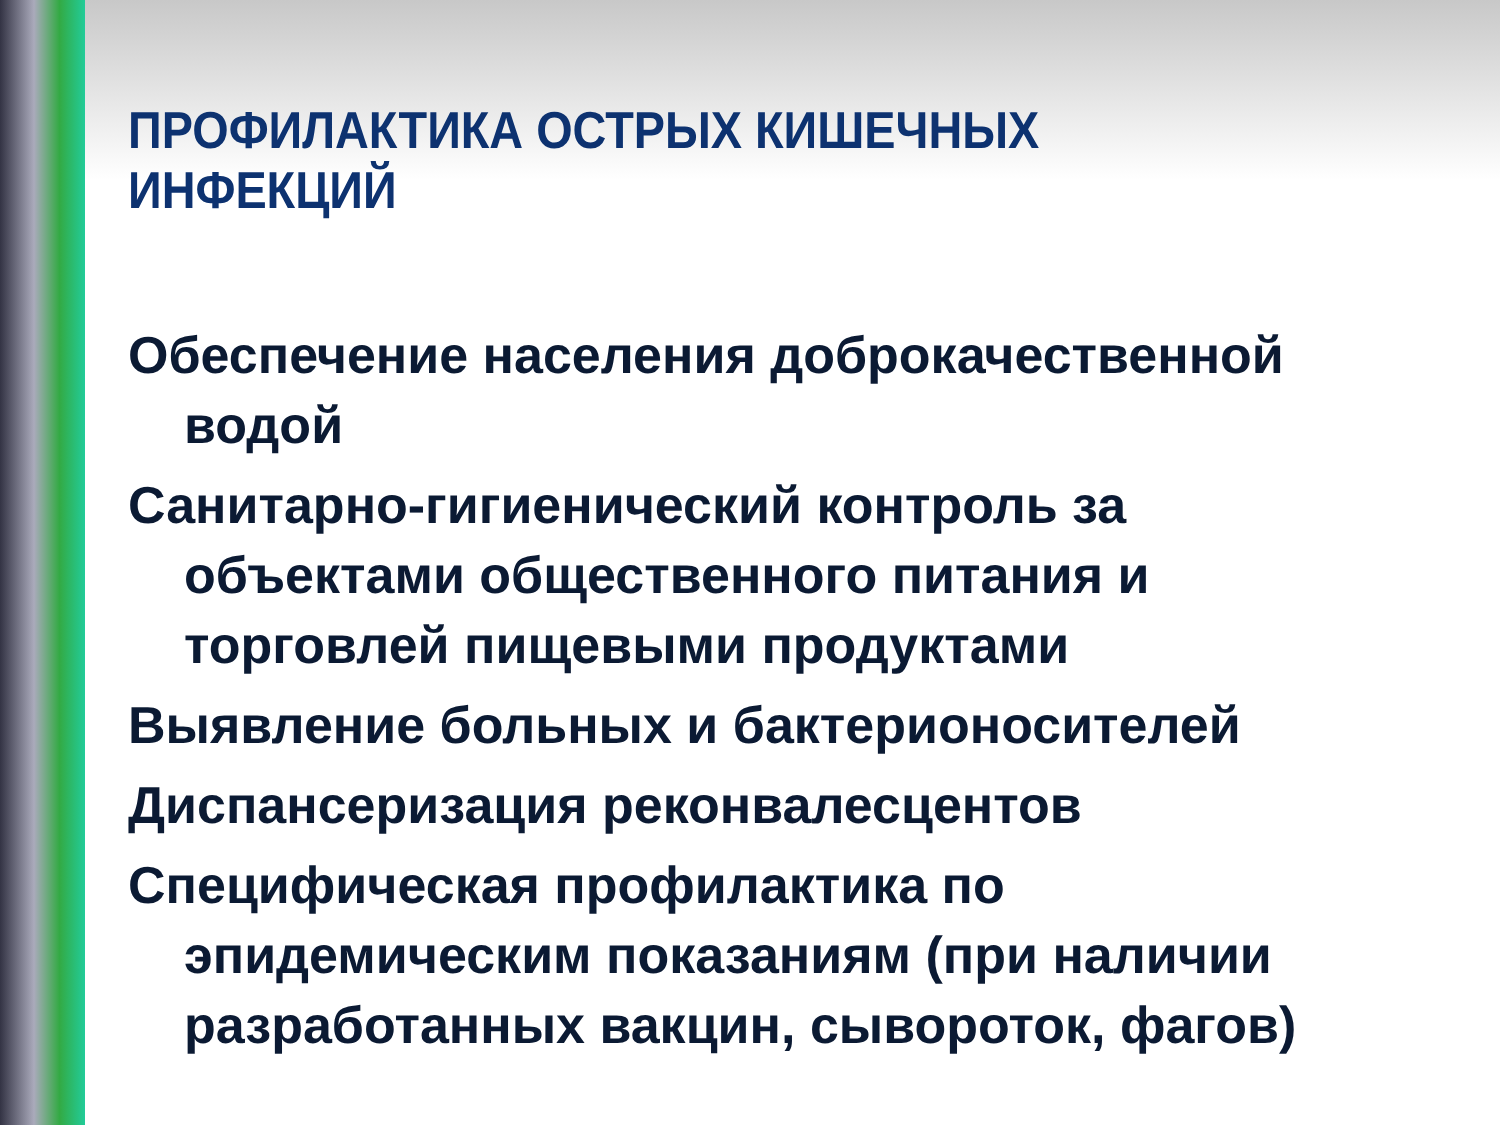ПРОФИЛАКТИКА ОСТРЫХ КИШЕЧНЫХ ИНФЕКЦИЙ
Обеспечение населения доброкачественной водой
Санитарно-гигиенический контроль за объектами общественного питания и торговлей пищевыми продуктами
Выявление больных и бактерионосителей
Диспансеризация реконвалесцентов
Специфическая профилактика по эпидемическим показаниям (при наличии разработанных вакцин, сывороток, фагов)